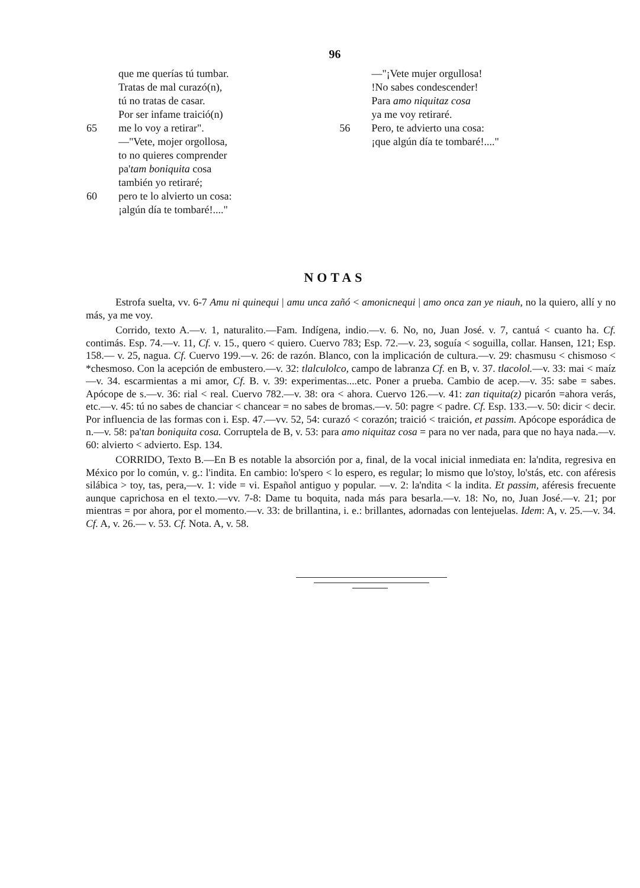96
que me querías tú tumbar.
Tratas de mal curazó(n),
tú no tratas de casar.
Por ser infame traició(n)
65 me lo voy a retirar".
—"Vete, mojer orgollosa,
to no quieres comprender
pa'tam boniquita cosa
también yo retiraré;
60 pero te lo alvierto un cosa:
¡algún día te tombaré!...."
—"¡Vete mujer orgullosa!
!No sabes condescender!
Para amo niquitaz cosa
ya me voy retiraré.
56 Pero, te advierto una cosa:
¡que algún día te tombaré!...."
NOTAS
Estrofa suelta, vv. 6-7 Amu ni quinequi | amu unca zañó < amonicnequi | amo onca zan ye niauh, no la quiero, allí y no más, ya me voy.
Corrido, texto A.—v. 1, naturalito.—Fam. Indígena, indio.—v. 6. No, no, Juan José. v. 7, cantuá < cuanto ha. Cf. contimás. Esp. 74.—v. 11, Cf. v. 15., quero < quiero. Cuervo 783; Esp. 72.—v. 23, soguía < soguilla, collar. Hansen, 121; Esp. 158.— v. 25, nagua. Cf. Cuervo 199.—v. 26: de razón. Blanco, con la implicación de cultura.—v. 29: chasmusu < chismoso < *chesmoso. Con la acepción de embustero.—v. 32: tlalculolco, campo de labranza Cf. en B, v. 37. tlacolol.—v. 33: mai < maíz —v. 34. escarmientas a mi amor, Cf. B. v. 39: experimentas....etc. Poner a prueba. Cambio de acep.—v. 35: sabe = sabes. Apócope de s.—v. 36: rial < real. Cuervo 782.—v. 38: ora < ahora. Cuervo 126.—v. 41: zan tiquita(z) picarón =ahora verás, etc.—v. 45: tú no sabes de chanciar < chancear = no sabes de bromas.—v. 50: pagre < padre. Cf. Esp. 133.—v. 50: dicir < decir. Por influencia de las formas con i. Esp. 47.—vv. 52, 54: curazó < corazón; traició < traición, et passim. Apócope esporádica de n.—v. 58: pa'tan boniquita cosa. Corruptela de B, v. 53: para amo niquitaz cosa = para no ver nada, para que no haya nada.—v. 60: alvierto < advierto. Esp. 134.
CORRIDO, Texto B.—En B es notable la absorción por a, final, de la vocal inicial inmediata en: la'ndita, regresiva en México por lo común, v. g.: l'indita. En cambio: lo'spero < lo espero, es regular; lo mismo que lo'stoy, lo'stás, etc. con aféresis silábica > toy, tas, pera,—v. 1: vide = vi. Español antiguo y popular. —v. 2: la'ndita < la indita. Et passim, aféresis frecuente aunque caprichosa en el texto.—vv. 7-8: Dame tu boquita, nada más para besarla.—v. 18: No, no, Juan José.—v. 21; por mientras = por ahora, por el momento.—v. 33: de brillantina, i. e.: brillantes, adornadas con lentejuelas. Idem: A, v. 25.—v. 34. Cf. A, v. 26.— v. 53. Cf. Nota. A, v. 58.